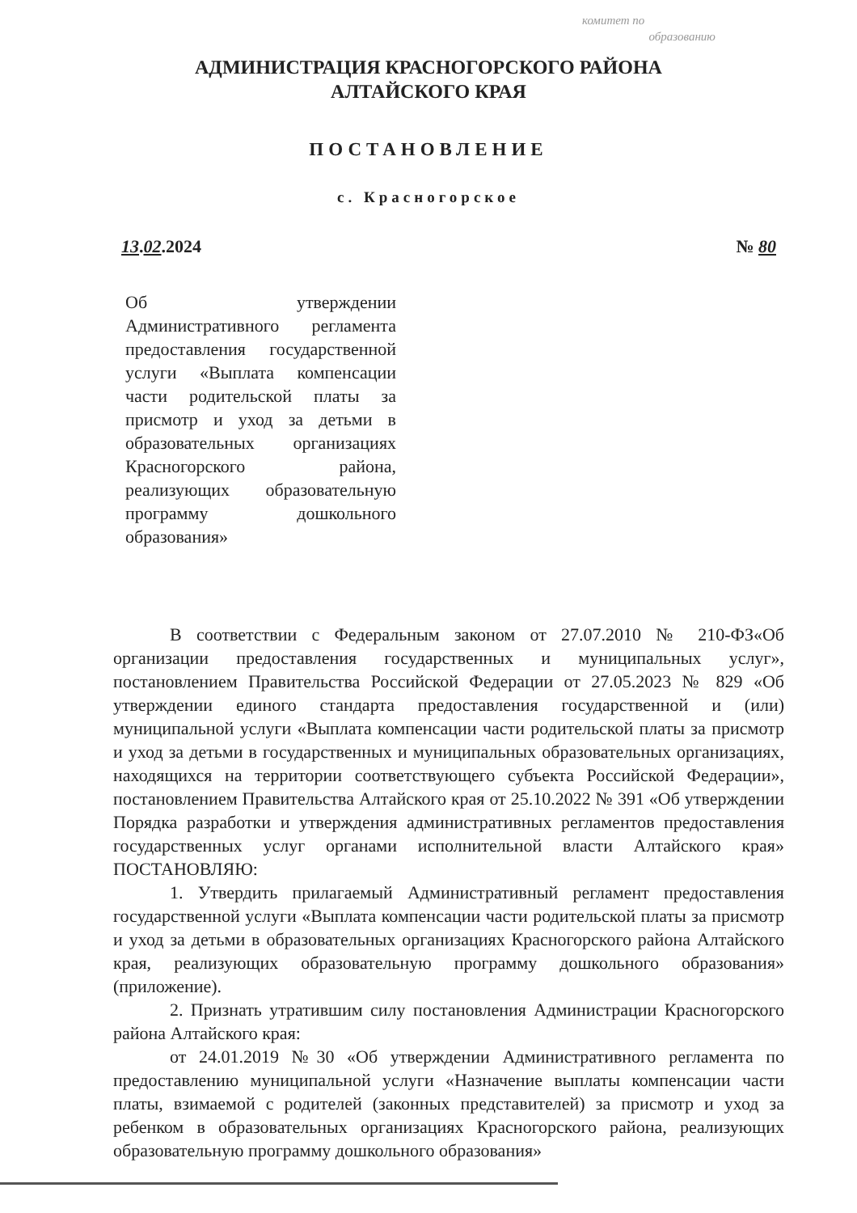комитет по
образованию
АДМИНИСТРАЦИЯ КРАСНОГОРСКОГО РАЙОНА
АЛТАЙСКОГО КРАЯ
ПОСТАНОВЛЕНИЕ
с. Красногорское
13.02.2024 № 80
Об утверждении Административного регламента предоставления государственной услуги «Выплата компенсации части родительской платы за присмотр и уход за детьми в образовательных организациях Красногорского района, реализующих образовательную программу дошкольного образования»
В соответствии с Федеральным законом от 27.07.2010 № 210-ФЗ«Об организации предоставления государственных и муниципальных услуг», постановлением Правительства Российской Федерации от 27.05.2023 № 829 «Об утверждении единого стандарта предоставления государственной и (или) муниципальной услуги «Выплата компенсации части родительской платы за присмотр и уход за детьми в государственных и муниципальных образовательных организациях, находящихся на территории соответствующего субъекта Российской Федерации», постановлением Правительства Алтайского края от 25.10.2022 № 391 «Об утверждении Порядка разработки и утверждения административных регламентов предоставления государственных услуг органами исполнительной власти Алтайского края» ПОСТАНОВЛЯЮ:
1. Утвердить прилагаемый Административный регламент предоставления государственной услуги «Выплата компенсации части родительской платы за присмотр и уход за детьми в образовательных организациях Красногорского района Алтайского края, реализующих образовательную программу дошкольного образования» (приложение).
2. Признать утратившим силу постановления Администрации Красногорского района Алтайского края:
от 24.01.2019 №30 «Об утверждении Административного регламента по предоставлению муниципальной услуги «Назначение выплаты компенсации части платы, взимаемой с родителей (законных представителей) за присмотр и уход за ребенком в образовательных организациях Красногорского района, реализующих образовательную программу дошкольного образования»